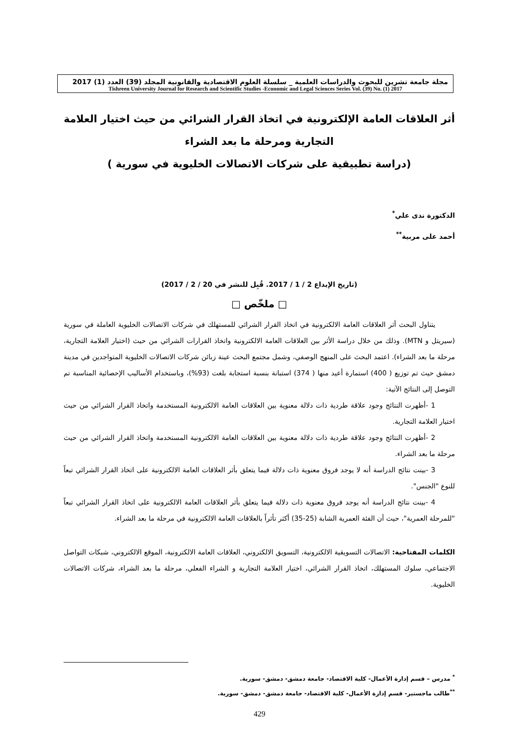مجلة جامعة تشرين للبحوث والدراسات العلمية _ سلسلة العلوم الاقتصادية والقانونية المجلد (39) العدد (1) 2017
Tishreen University Journal for Research and Scientific Studies -Economic and Legal Sciences Series Vol. (39) No. (1) 2017
أثر العلاقات العامة الإلكترونية في اتخاذ القرار الشرائي من حيث اختيار العلامة
التجارية ومرحلة ما بعد الشراء
(دراسة تطبيقية على شركات الاتصالات الخليوية في سورية )
الدكتورة ندى علي<sup>*</sup>
أحمد على مربية<sup>**</sup>
(تاريخ الإيداع 2 / 1 / 2017. قُبِل للنشر في 20 / 2 / 2017)
□ ملخّص □
يتناول البحث أثر العلاقات العامة الالكترونية في اتخاذ القرار الشرائي للمستهلك في شركات الاتصالات الخليوية العاملة في سورية (سيريتل و MTN). وذلك من خلال دراسة الأثر بين العلاقات العامة الالكترونية واتخاذ القرارات الشرائي من حيث (اختيار العلامة التجارية، مرحلة ما بعد الشراء). اعتمد البحث على المنهج الوصفي، وشمل مجتمع البحث عينة زبائن شركات الاتصالات الخليوية المتواجدين في مدينة دمشق حيث تم توزيع ( 400) استمارة أعيد منها ( 374) استبانة بنسبة استجابة بلغت (93%)، وباستخدام الأساليب الإحصائية المناسبة تم التوصل إلى النتائج الآتية:
1 -أظهرت النتائج وجود علاقة طردية ذات دلالة معنوية بين العلاقات العامة الالكترونية المستخدمة واتخاذ القرار الشرائي من حيث اختيار العلامة التجارية.
2 -أظهرت النتائج وجود علاقة طردية ذات دلالة معنوية بين العلاقات العامة الالكترونية المستخدمة واتخاذ القرار الشرائي من حيث مرحلة ما بعد الشراء.
3 -بينت نتائج الدراسة أنه لا يوجد فروق معنوية ذات دلالة فيما يتعلق بأثر العلاقات العامة الالكترونية على اتخاذ القرار الشرائي تبعاً للنوع "الجنس".
4 -بينت نتائج الدراسة أنه يوجد فروق معنوية ذات دلالة فيما يتعلق بأثر العلاقات العامة الالكترونية على اتخاذ القرار الشرائي تبعاً "للمرحلة العمرية"، حيث أن الفئة العمرية الشابة (25-35) أكثر تأثراً بالعلاقات العامة الالكترونية في مرحلة ما بعد الشراء.
الكلمات المفتاحية: الاتصالات التسويقية الالكترونية، التسويق الالكتروني، العلاقات العامة الالكترونية، الموقع الالكتروني، شبكات التواصل الاجتماعي، سلوك المستهلك، اتخاذ القرار الشرائي، اختيار العلامة التجارية و الشراء الفعلي، مرحلة ما بعد الشراء، شركات الاتصالات الخليوية.
<sup>*</sup> مدرس – قسم إدارة الأعمال- كلية الاقتصاد- جامعة دمشق- دمشق- سورية.
<sup>**</sup> طالب ماجستير- قسم إدارة الأعمال- كلية الاقتصاد- جامعة دمشق- دمشق- سورية.
429